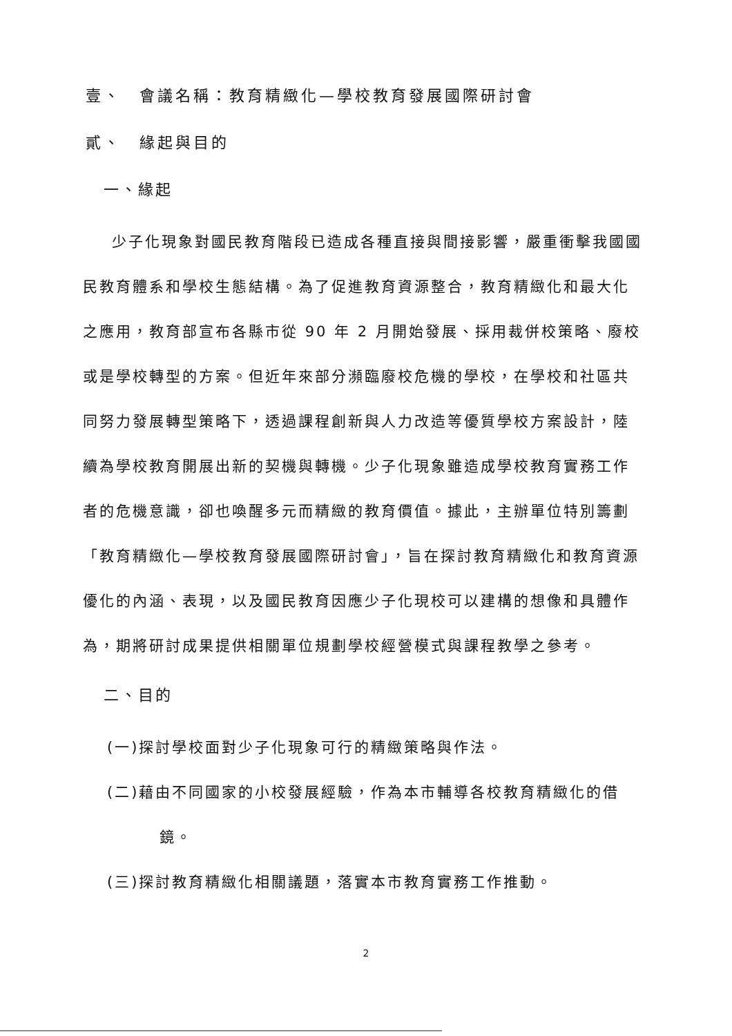壹、　會議名稱：教育精緻化—學校教育發展國際研討會
貳、　緣起與目的
一、緣起
少子化現象對國民教育階段已造成各種直接與間接影響，嚴重衝擊我國國民教育體系和學校生態結構。為了促進教育資源整合，教育精緻化和最大化之應用，教育部宣布各縣市從 90 年 2 月開始發展、採用裁併校策略、廢校或是學校轉型的方案。但近年來部分瀕臨廢校危機的學校，在學校和社區共同努力發展轉型策略下，透過課程創新與人力改造等優質學校方案設計，陸續為學校教育開展出新的契機與轉機。少子化現象雖造成學校教育實務工作者的危機意識，卻也喚醒多元而精緻的教育價值。據此，主辦單位特別籌劃「教育精緻化—學校教育發展國際研討會」，旨在探討教育精緻化和教育資源優化的內涵、表現，以及國民教育因應少子化現校可以建構的想像和具體作為，期將研討成果提供相關單位規劃學校經營模式與課程教學之參考。
二、目的
(一)探討學校面對少子化現象可行的精緻策略與作法。
(二)藉由不同國家的小校發展經驗，作為本市輔導各校教育精緻化的借鏡。
(三)探討教育精緻化相關議題，落實本市教育實務工作推動。
2